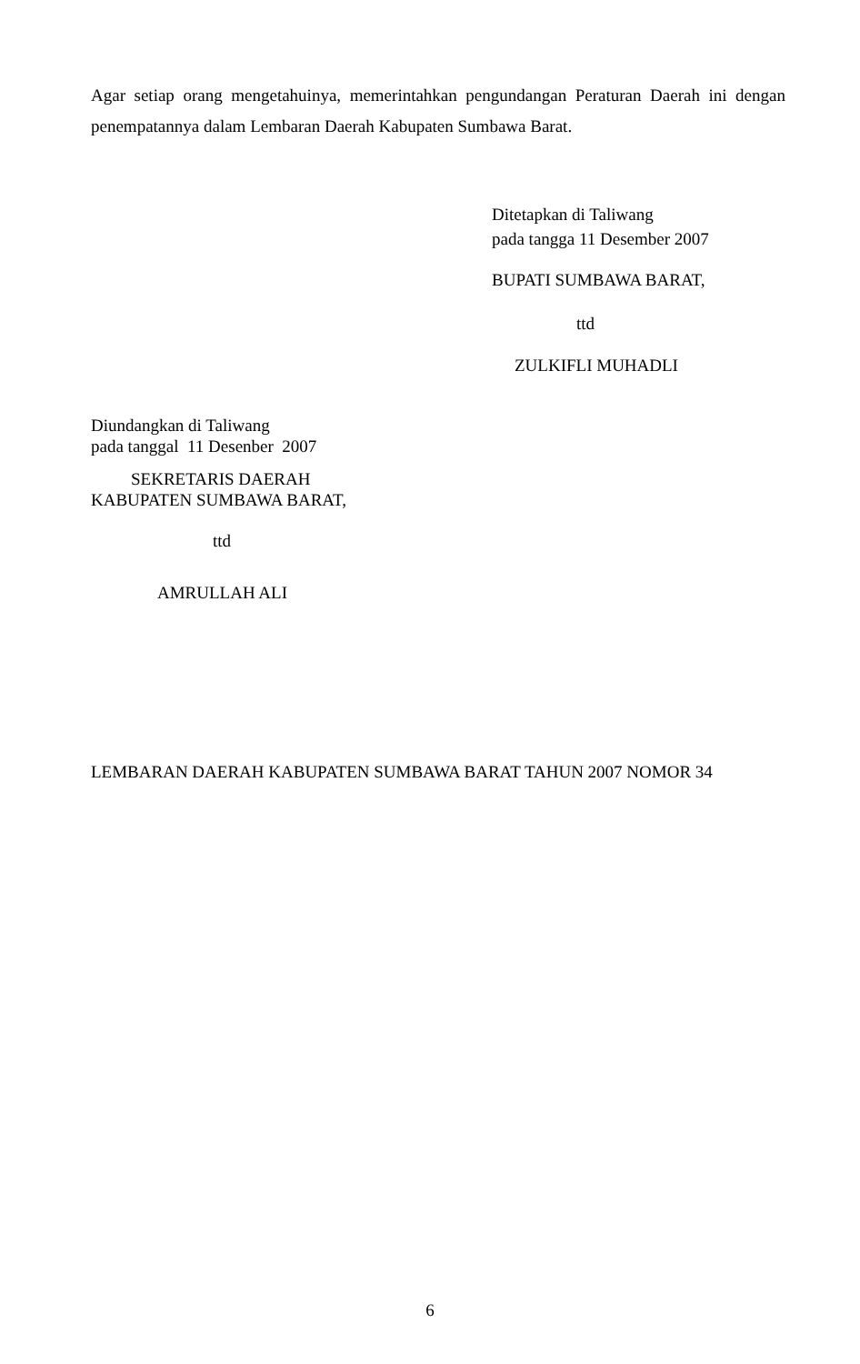Agar setiap orang mengetahuinya, memerintahkan pengundangan Peraturan Daerah ini dengan penempatannya dalam Lembaran Daerah Kabupaten Sumbawa Barat.
Ditetapkan di Taliwang
pada tangga 11 Desember 2007
BUPATI SUMBAWA BARAT,
ttd
ZULKIFLI MUHADLI
Diundangkan di Taliwang
pada tanggal 11 Desenber 2007
SEKRETARIS DAERAH
KABUPATEN SUMBAWA BARAT,
ttd
AMRULLAH ALI
LEMBARAN DAERAH KABUPATEN SUMBAWA BARAT TAHUN 2007 NOMOR 34
6